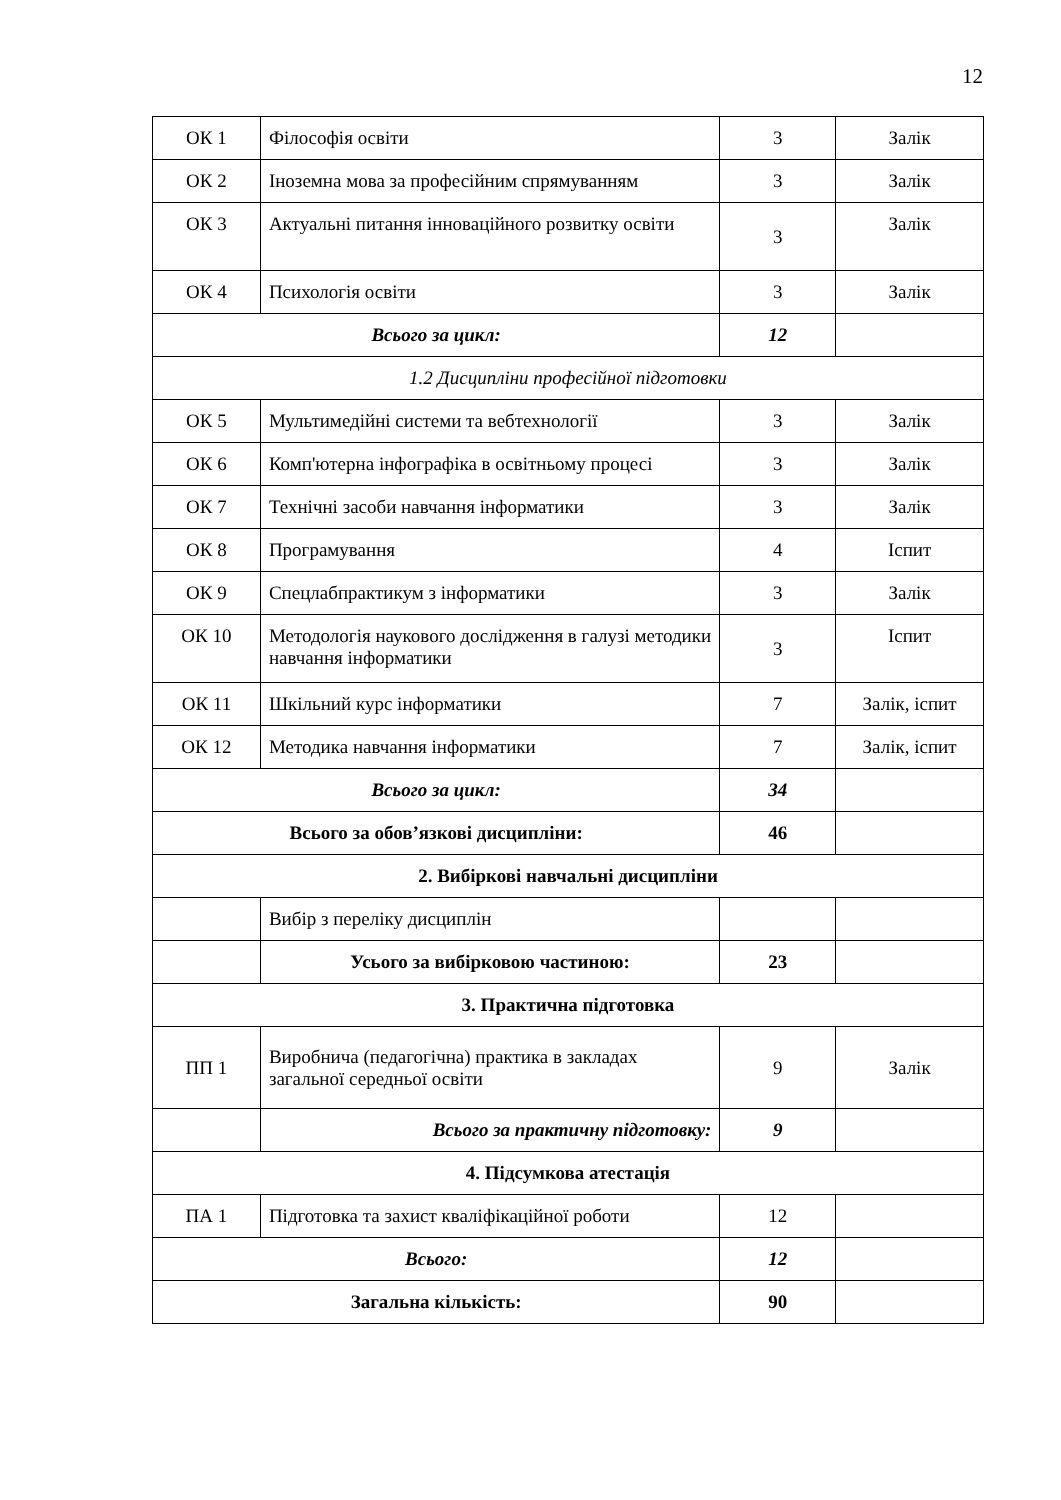12
| ОК 1 | Філософія освіти | 3 | Залік |
| ОК 2 | Іноземна мова за професійним спрямуванням | 3 | Залік |
| ОК 3 | Актуальні питання інноваційного розвитку освіти | 3 | Залік |
| ОК 4 | Психологія освіти | 3 | Залік |
| Всього за цикл: | | 12 | |
| 1.2 Дисципліни професійної підготовки | | | |
| ОК 5 | Мультимедійні системи та вебтехнології | 3 | Залік |
| ОК 6 | Комп'ютерна інфографіка в освітньому процесі | 3 | Залік |
| ОК 7 | Технічні засоби навчання інформатики | 3 | Залік |
| ОК 8 | Програмування | 4 | Іспит |
| ОК 9 | Спецлабпрактикум з інформатики | 3 | Залік |
| ОК 10 | Методологія наукового дослідження в галузі методики навчання інформатики | 3 | Іспит |
| ОК 11 | Шкільний курс інформатики | 7 | Залік, іспит |
| ОК 12 | Методика навчання інформатики | 7 | Залік, іспит |
| Всього за цикл: | | 34 | |
| Всього за обов’язкові дисципліни: | | 46 | |
| 2. Вибіркові навчальні дисципліни | | | |
| | Вибір з переліку дисциплін | | |
| | Усього за вибірковою частиною: | 23 | |
| 3. Практична підготовка | | | |
| ПП 1 | Виробнича (педагогічна) практика в закладах загальної середньої освіти | 9 | Залік |
| | Всього за практичну підготовку: | 9 | |
| 4. Підсумкова атестація | | | |
| ПА 1 | Підготовка та захист кваліфікаційної роботи | 12 | |
| Всього: | | 12 | |
| Загальна кількість: | | 90 | |